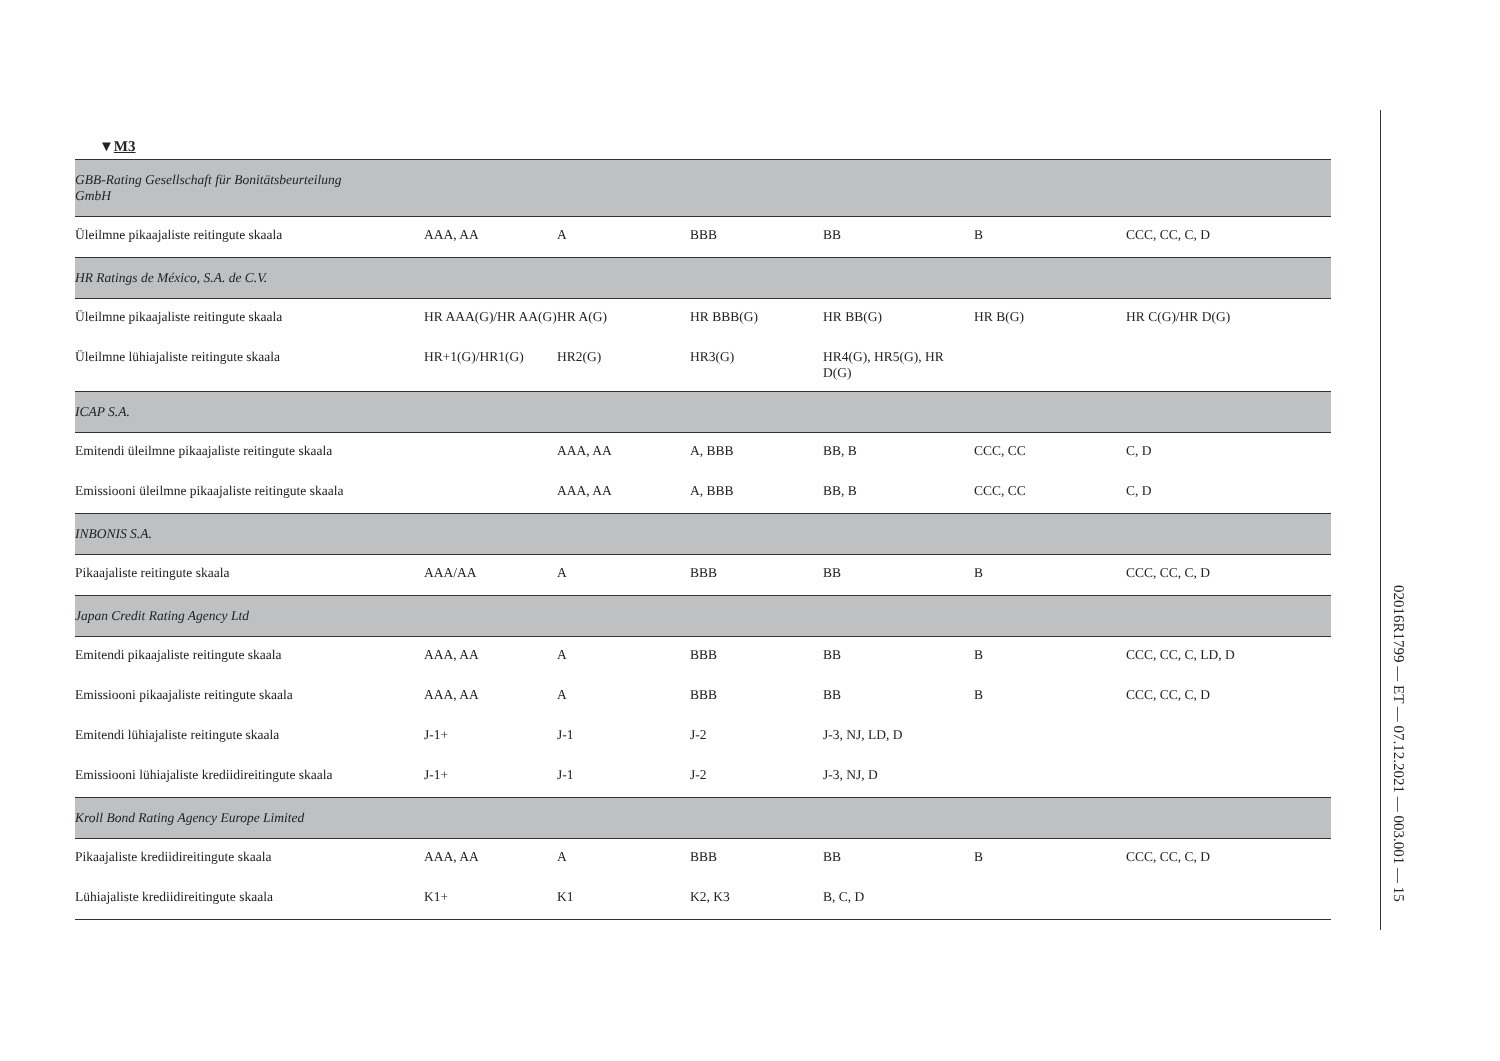▼M3
| GBB-Rating Gesellschaft für Bonitätsbeurteilung GmbH | | | | | | |
| Üleilmne pikaajaliste reitingute skaala | AAA, AA | A | BBB | BB | B | CCC, CC, C, D |
| HR Ratings de México, S.A. de C.V. | | | | | | |
| Üleilmne pikaajaliste reitingute skaala | HR AAA(G)/HR AA(G) | HR A(G) | HR BBB(G) | HR BB(G) | HR B(G) | HR C(G)/HR D(G) |
| Üleilmne lühiajaliste reitingute skaala | HR+1(G)/HR1(G) | HR2(G) | HR3(G) | HR4(G), HR5(G), HR D(G) | | |
| ICAP S.A. | | | | | | |
| Emitendi üleilmne pikaajaliste reitingute skaala | | AAA, AA | A, BBB | BB, B | CCC, CC | C, D |
| Emissiooni üleilmne pikaajaliste reitingute skaala | | AAA, AA | A, BBB | BB, B | CCC, CC | C, D |
| INBONIS S.A. | | | | | | |
| Pikaajaliste reitingute skaala | AAA/AA | A | BBB | BB | B | CCC, CC, C, D |
| Japan Credit Rating Agency Ltd | | | | | | |
| Emitendi pikaajaliste reitingute skaala | AAA, AA | A | BBB | BB | B | CCC, CC, C, LD, D |
| Emissiooni pikaajaliste reitingute skaala | AAA, AA | A | BBB | BB | B | CCC, CC, C, D |
| Emitendi lühiajaliste reitingute skaala | J-1+ | J-1 | J-2 | J-3, NJ, LD, D | | |
| Emissiooni lühiajaliste krediidireitingute skaala | J-1+ | J-1 | J-2 | J-3, NJ, D | | |
| Kroll Bond Rating Agency Europe Limited | | | | | | |
| Pikaajaliste krediidireitingute skaala | AAA, AA | A | BBB | BB | B | CCC, CC, C, D |
| Lühiajaliste krediidireitingute skaala | K1+ | K1 | K2, K3 | B, C, D | | |
02016R1799 — ET — 07.12.2021 — 003.001 — 15